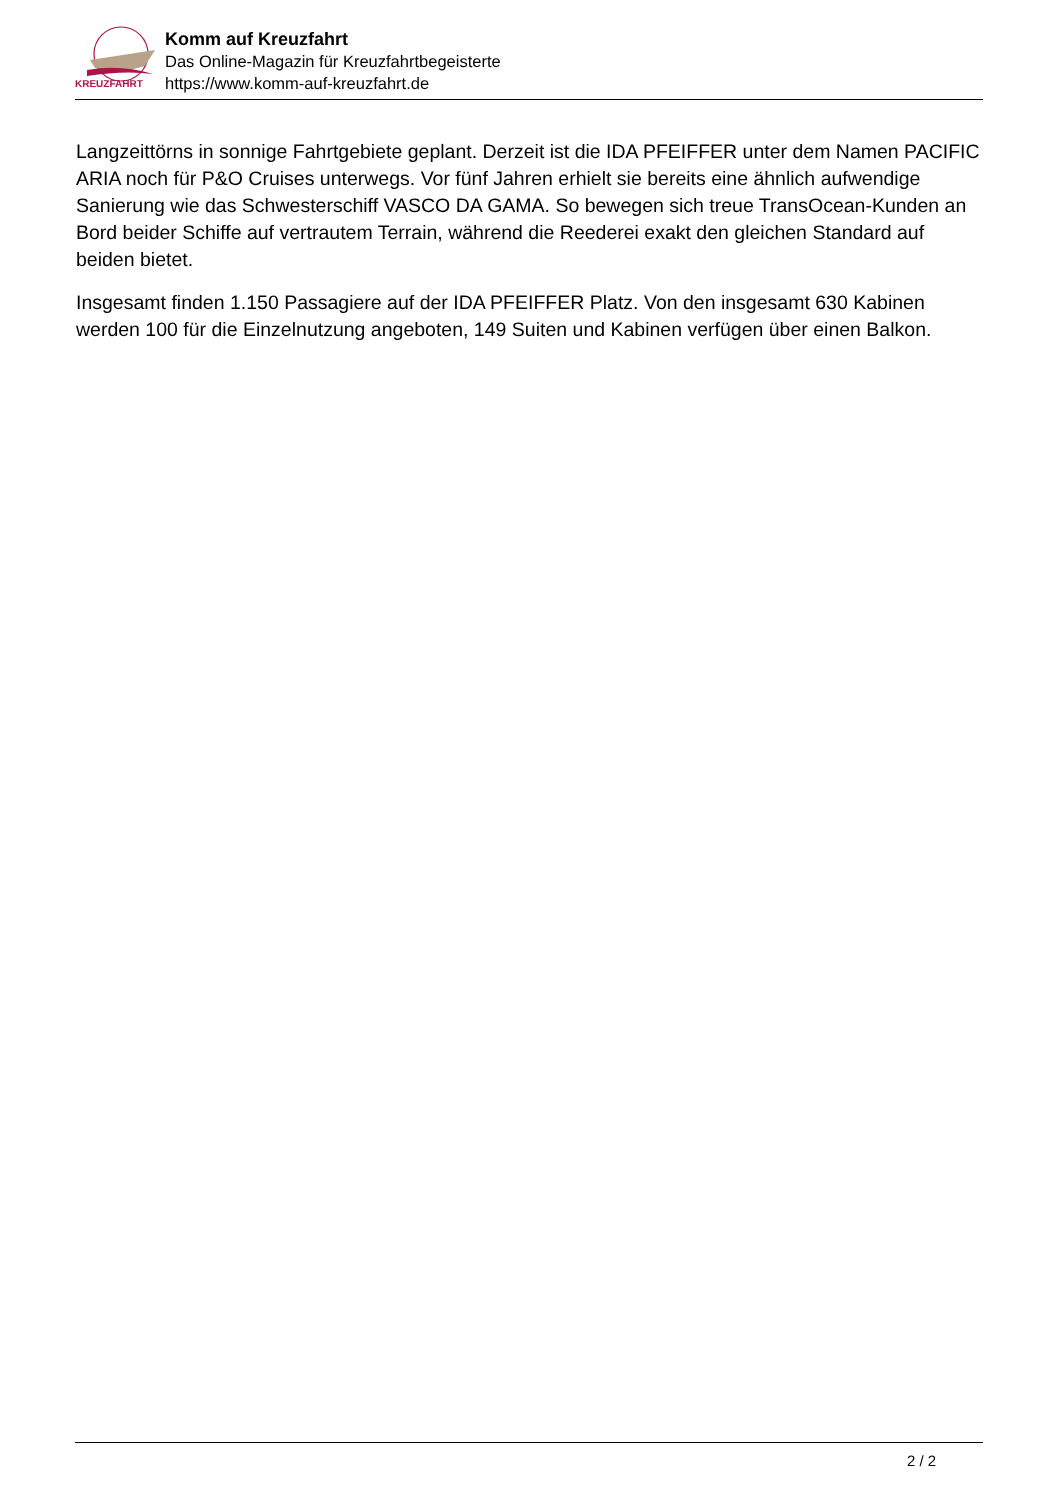KREUZFAHRT
Komm auf Kreuzfahrt
Das Online-Magazin für Kreuzfahrtbegeisterte
https://www.komm-auf-kreuzfahrt.de
Langzeittörns in sonnige Fahrtgebiete geplant. Derzeit ist die IDA PFEIFFER unter dem Namen PACIFIC ARIA noch für P&O Cruises unterwegs. Vor fünf Jahren erhielt sie bereits eine ähnlich aufwendige Sanierung wie das Schwesterschiff VASCO DA GAMA. So bewegen sich treue TransOcean-Kunden an Bord beider Schiffe auf vertrautem Terrain, während die Reederei exakt den gleichen Standard auf beiden bietet.
Insgesamt finden 1.150 Passagiere auf der IDA PFEIFFER Platz. Von den insgesamt 630 Kabinen werden 100 für die Einzelnutzung angeboten, 149 Suiten und Kabinen verfügen über einen Balkon.
2 / 2